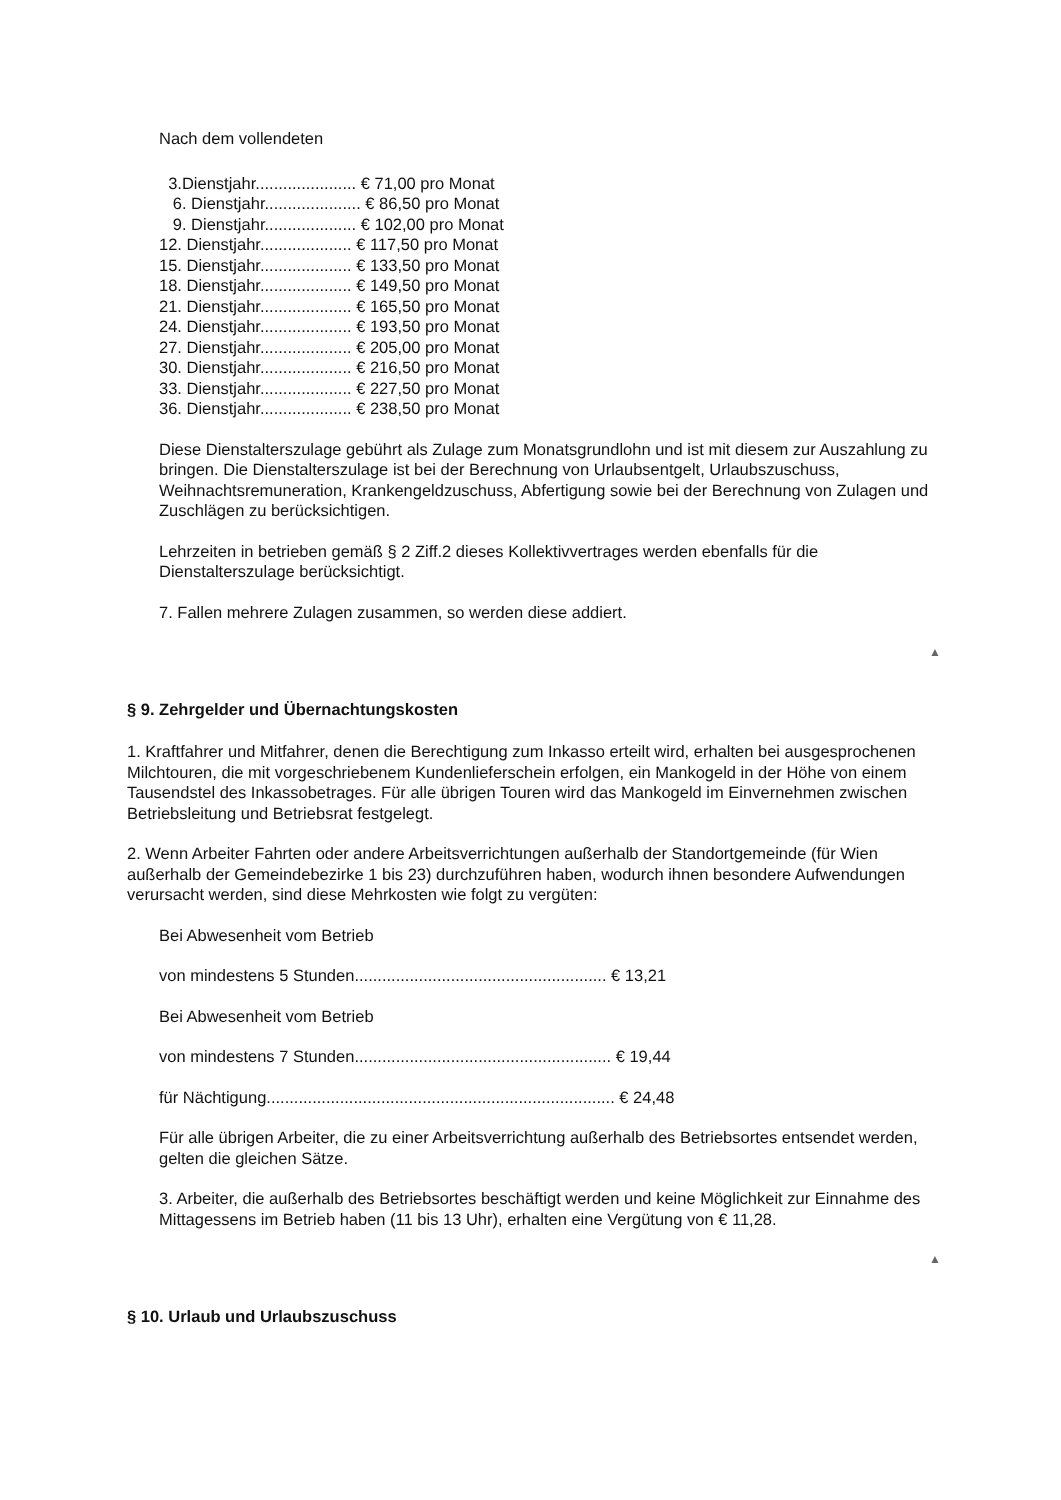Nach dem vollendeten
3.Dienstjahr...................... € 71,00 pro Monat 6. Dienstjahr..................... € 86,50 pro Monat 9. Dienstjahr.................... € 102,00 pro Monat 12. Dienstjahr.................... € 117,50 pro Monat 15. Dienstjahr.................... € 133,50 pro Monat 18. Dienstjahr.................... € 149,50 pro Monat 21. Dienstjahr.................... € 165,50 pro Monat 24. Dienstjahr.................... € 193,50 pro Monat 27. Dienstjahr.................... € 205,00 pro Monat 30. Dienstjahr.................... € 216,50 pro Monat 33. Dienstjahr.................... € 227,50 pro Monat 36. Dienstjahr.................... € 238,50 pro Monat
Diese Dienstalterszulage gebührt als Zulage zum Monatsgrundlohn und ist mit diesem zur Auszahlung zu bringen. Die Dienstalterszulage ist bei der Berechnung von Urlaubsentgelt, Urlaubszuschuss, Weihnachtsremuneration, Krankengeldzuschuss, Abfertigung sowie bei der Berechnung von Zulagen und Zuschlägen zu berücksichtigen.
Lehrzeiten in betrieben gemäß § 2 Ziff.2 dieses Kollektivvertrages werden ebenfalls für die Dienstalterszulage berücksichtigt.
7. Fallen mehrere Zulagen zusammen, so werden diese addiert.
▲
§ 9. Zehrgelder und Übernachtungskosten
1. Kraftfahrer und Mitfahrer, denen die Berechtigung zum Inkasso erteilt wird, erhalten bei ausgesprochenen Milchtouren, die mit vorgeschriebenem Kundenlieferschein erfolgen, ein Mankogeld in der Höhe von einem Tausendstel des Inkassobetrages. Für alle übrigen Touren wird das Mankogeld im Einvernehmen zwischen Betriebsleitung und Betriebsrat festgelegt.
2. Wenn Arbeiter Fahrten oder andere Arbeitsverrichtungen außerhalb der Standortgemeinde (für Wien außerhalb der Gemeindebezirke 1 bis 23) durchzuführen haben, wodurch ihnen besondere Aufwendungen verursacht werden, sind diese Mehrkosten wie folgt zu vergüten:
Bei Abwesenheit vom Betrieb
von mindestens 5 Stunden....................................................... € 13,21
Bei Abwesenheit vom Betrieb
von mindestens 7 Stunden........................................................ € 19,44
für Nächtigung............................................................................ € 24,48
Für alle übrigen Arbeiter, die zu einer Arbeitsverrichtung außerhalb des Betriebsortes entsendet werden, gelten die gleichen Sätze.
3. Arbeiter, die außerhalb des Betriebsortes beschäftigt werden und keine Möglichkeit zur Einnahme des Mittagessens im Betrieb haben (11 bis 13 Uhr), erhalten eine Vergütung von € 11,28.
▲
§ 10. Urlaub und Urlaubszuschuss